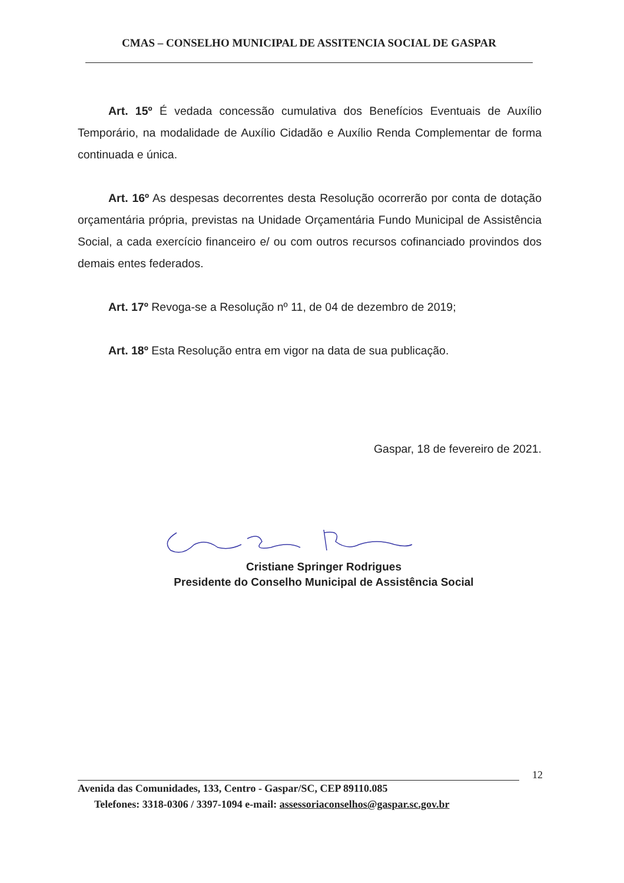CMAS – CONSELHO MUNICIPAL DE ASSITENCIA SOCIAL DE GASPAR
Art. 15º É vedada concessão cumulativa dos Benefícios Eventuais de Auxílio Temporário, na modalidade de Auxílio Cidadão e Auxílio Renda Complementar de forma continuada e única.
Art. 16º As despesas decorrentes desta Resolução ocorrerão por conta de dotação orçamentária própria, previstas na Unidade Orçamentária Fundo Municipal de Assistência Social, a cada exercício financeiro e/ ou com outros recursos cofinanciado provindos dos demais entes federados.
Art. 17º Revoga-se a Resolução nº 11, de 04 de dezembro de 2019;
Art. 18º Esta Resolução entra em vigor na data de sua publicação.
Gaspar, 18 de fevereiro de 2021.
Cristiane Springer Rodrigues
Presidente do Conselho Municipal de Assistência Social
12
Avenida das Comunidades, 133, Centro - Gaspar/SC, CEP 89110.085
Telefones: 3318-0306 / 3397-1094 e-mail: assessoriaconselhos@gaspar.sc.gov.br